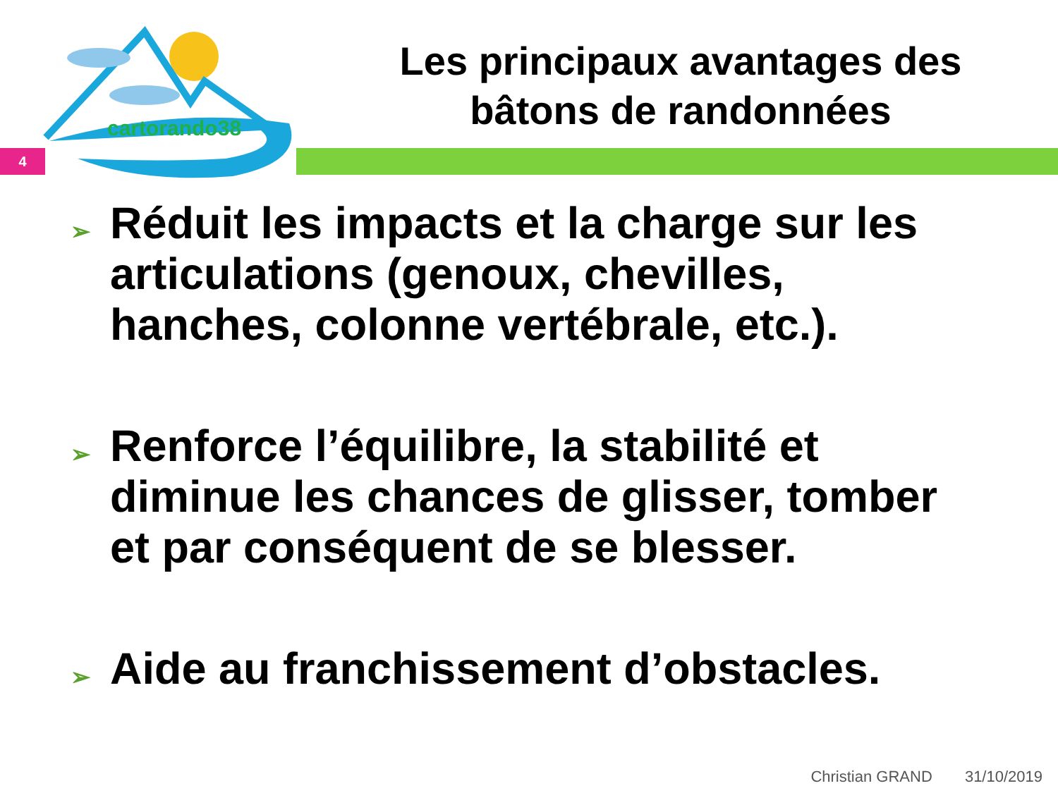cartorando38
Les principaux avantages des
bâtons de randonnées
4
➢ Réduit les impacts et la charge sur les articulations (genoux, chevilles, hanches, colonne vertébrale, etc.).
➢ Renforce l’équilibre, la stabilité et diminue les chances de glisser, tomber et par conséquent de se blesser.
➢ Aide au franchissement d’obstacles.
Christian GRAND 31/10/2019